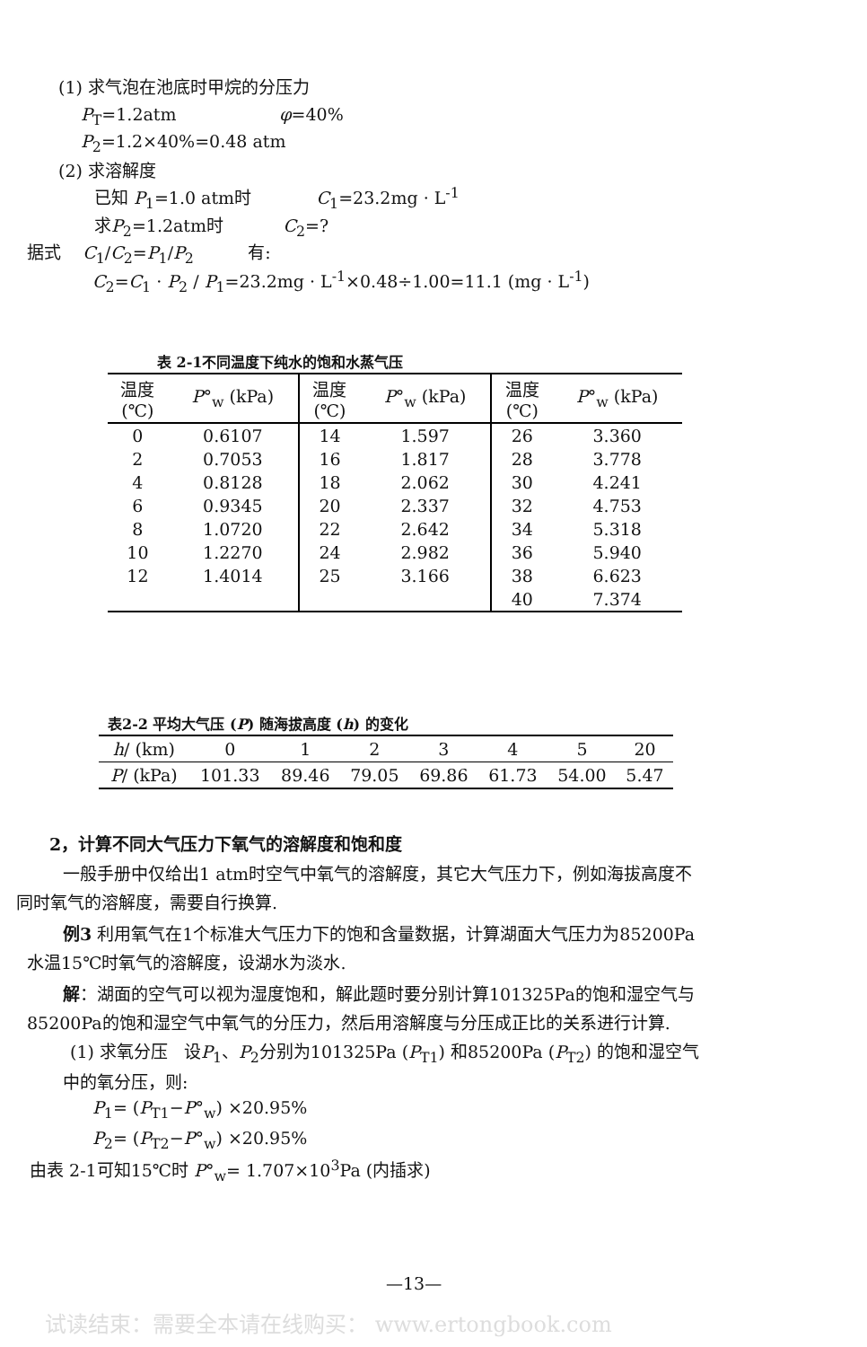(1) 求气泡在池底时甲烷的分压力
P<sub>T</sub>=1.2atm φ=40%
P<sub>2</sub>=1.2×40%=0.48 atm
(2) 求溶解度
已知 P<sub>1</sub>=1.0 atm时 C<sub>1</sub>=23.2mg · L<sup>-1</sup>
求P<sub>2</sub>=1.2atm时 C<sub>2</sub>=?
据式 C<sub>1</sub>/C<sub>2</sub>=P<sub>1</sub>/P<sub>2</sub> 有:
C<sub>2</sub>=C<sub>1</sub> · P<sub>2</sub> / P<sub>1</sub>=23.2mg · L<sup>-1</sup>×0.48÷1.00=11.1 (mg · L<sup>-1</sup>)
表 2-1不同温度下纯水的饱和水蒸气压
| 温度 (℃) | P °<sub>w</sub> (kPa) | 温度 (℃) | P °<sub>w</sub> (kPa) | 温度 (℃) | P °<sub>w</sub> (kPa) |
| --- | --- | --- | --- | --- | --- |
| 0 | 0.6107 | 14 | 1.597 | 26 | 3.360 |
| 2 | 0.7053 | 16 | 1.817 | 28 | 3.778 |
| 4 | 0.8128 | 18 | 2.062 | 30 | 4.241 |
| 6 | 0.9345 | 20 | 2.337 | 32 | 4.753 |
| 8 | 1.0720 | 22 | 2.642 | 34 | 5.318 |
| 10 | 1.2270 | 24 | 2.982 | 36 | 5.940 |
| 12 | 1.4014 | 25 | 3.166 | 38 | 6.623 |
| | | | | 40 | 7.374 |
表2-2 平均大气压 (P) 随海拔高度 (h) 的变化
| h / (km) | 0 | 1 | 2 | 3 | 4 | 5 | 20 |
| P / (kPa) | 101.33 | 89.46 | 79.05 | 69.86 | 61.73 | 54.00 | 5.47 |
2，计算不同大气压力下氧气的溶解度和饱和度
一般手册中仅给出1 atm时空气中氧气的溶解度，其它大气压力下，例如海拔高度不
同时氧气的溶解度，需要自行换算.
例3 利用氧气在1个标准大气压力下的饱和含量数据，计算湖面大气压力为85200Pa
水温15℃时氧气的溶解度，设湖水为淡水.
解：湖面的空气可以视为湿度饱和，解此题时要分别计算101325Pa的饱和湿空气与
85200Pa的饱和湿空气中氧气的分压力，然后用溶解度与分压成正比的关系进行计算.
(1) 求氧分压 设P<sub>1</sub>、P<sub>2</sub>分别为101325Pa (P<sub>T1</sub>) 和85200Pa (P<sub>T2</sub>) 的饱和湿空气
中的氧分压，则:
P<sub>1</sub>= (P<sub>T1</sub>−P°<sub>w</sub>) ×20.95%
P<sub>2</sub>= (P<sub>T2</sub>−P°<sub>w</sub>) ×20.95%
由表 2-1可知15℃时 P°<sub>w</sub>= 1.707×10<sup>3</sup>Pa (内插求)
—13—
试读结束：需要全本请在线购买： www.ertongbook.com